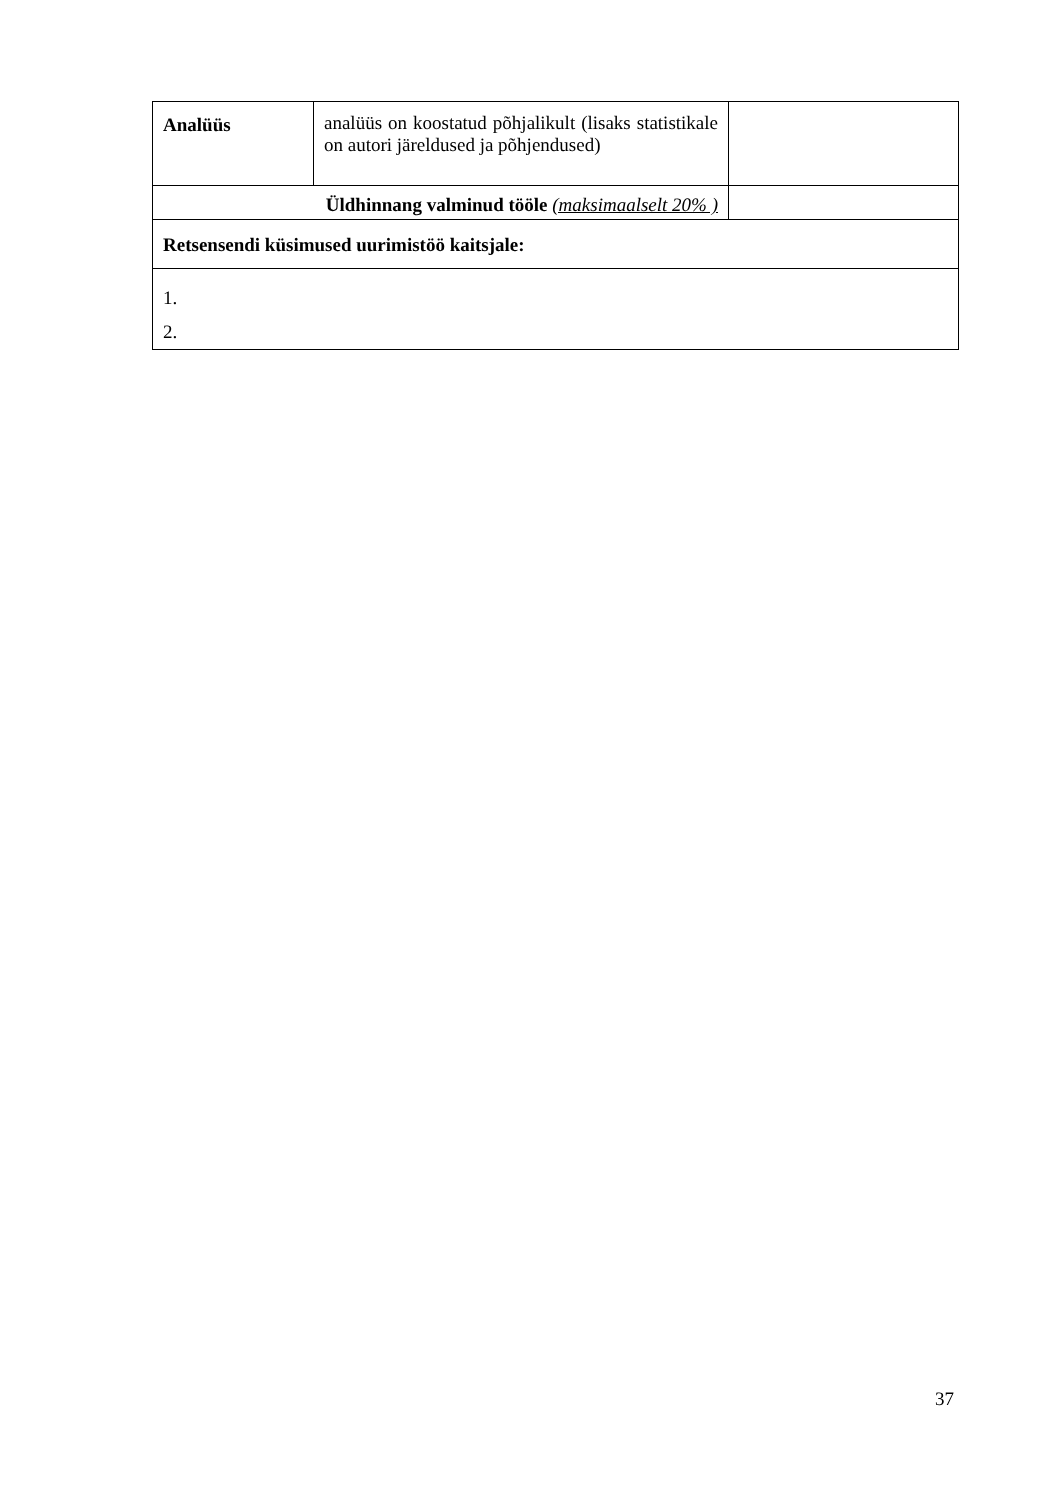| Analüüs | analüüs on koostatud põhjalikult (lisaks statistikale on autori järeldused ja põhjendused) | |
| Üldhinnang valminud tööle (maksimaalselt 20% ) | | |
| Retsensendi küsimused uurimistöö kaitsjale: | | |
| 1. 2. | | |
37